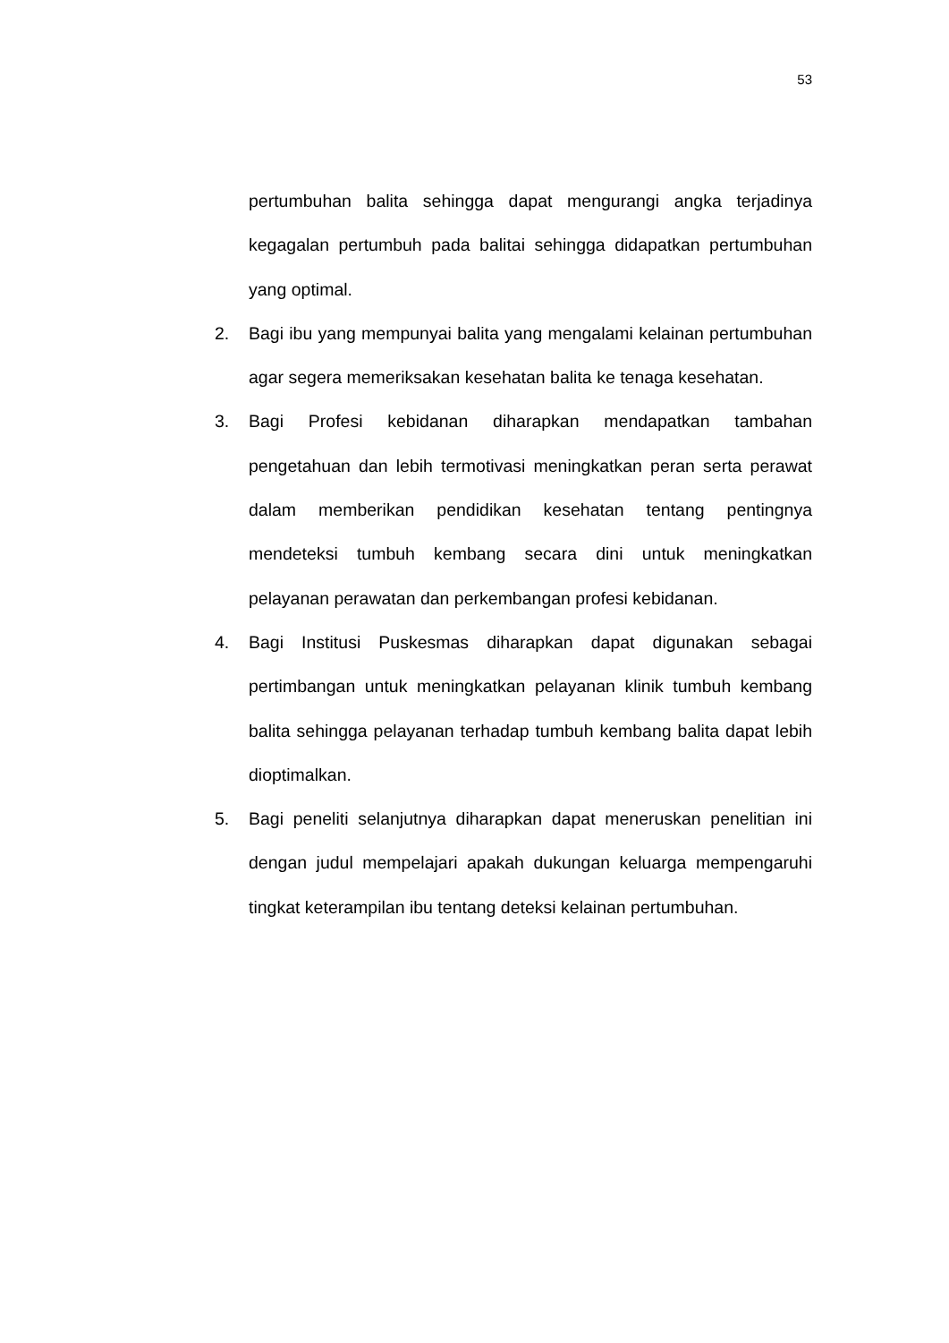53
pertumbuhan balita sehingga dapat mengurangi angka terjadinya kegagalan pertumbuh pada balitai sehingga didapatkan pertumbuhan yang optimal.
2. Bagi ibu yang mempunyai balita yang mengalami kelainan pertumbuhan agar segera memeriksakan kesehatan balita ke tenaga kesehatan.
3. Bagi Profesi kebidanan diharapkan mendapatkan tambahan pengetahuan dan lebih termotivasi meningkatkan peran serta perawat dalam memberikan pendidikan kesehatan tentang pentingnya mendeteksi tumbuh kembang secara dini untuk meningkatkan pelayanan perawatan dan perkembangan profesi kebidanan.
4. Bagi Institusi Puskesmas diharapkan dapat digunakan sebagai pertimbangan untuk meningkatkan pelayanan klinik tumbuh kembang balita sehingga pelayanan terhadap tumbuh kembang balita dapat lebih dioptimalkan.
5. Bagi peneliti selanjutnya diharapkan dapat meneruskan penelitian ini dengan judul mempelajari apakah dukungan keluarga mempengaruhi tingkat keterampilan ibu tentang deteksi kelainan pertumbuhan.